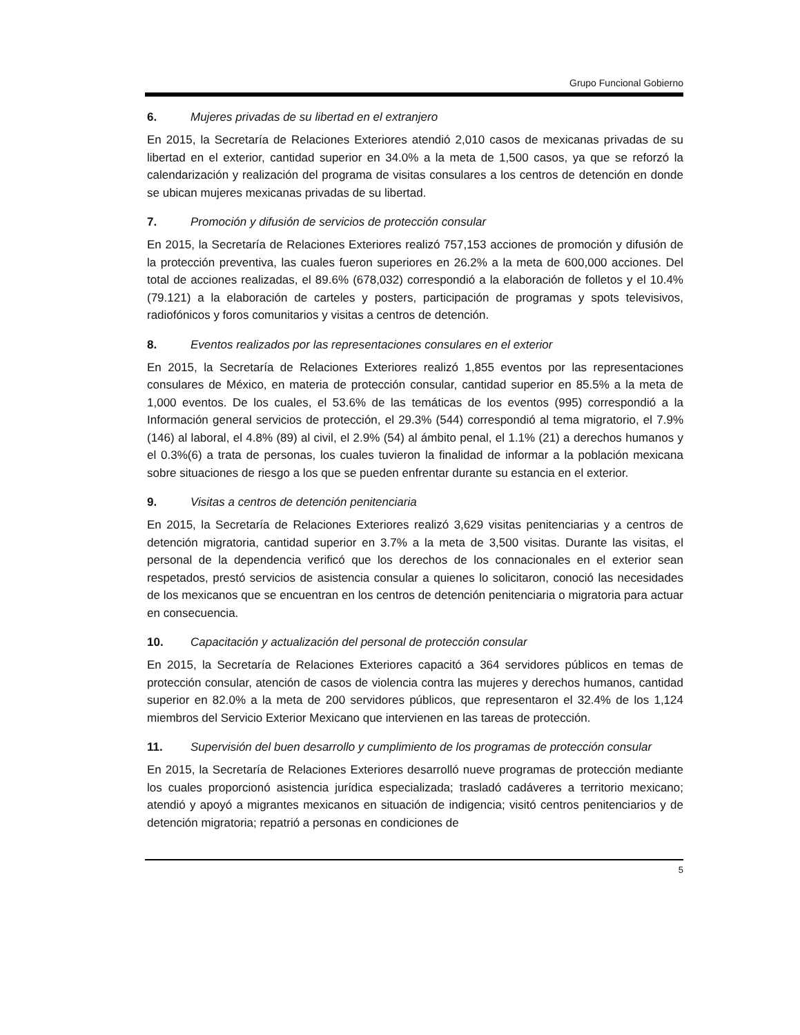Grupo Funcional Gobierno
6. Mujeres privadas de su libertad en el extranjero
En 2015, la Secretaría de Relaciones Exteriores atendió 2,010 casos de mexicanas privadas de su libertad en el exterior, cantidad superior en 34.0% a la meta de 1,500 casos, ya que se reforzó la calendarización y realización del programa de visitas consulares a los centros de detención en donde se ubican mujeres mexicanas privadas de su libertad.
7. Promoción y difusión de servicios de protección consular
En 2015, la Secretaría de Relaciones Exteriores realizó 757,153 acciones de promoción y difusión de la protección preventiva, las cuales fueron superiores en 26.2% a la meta de 600,000 acciones. Del total de acciones realizadas, el 89.6% (678,032) correspondió a la elaboración de folletos y el 10.4% (79.121) a la elaboración de carteles y posters, participación de programas y spots televisivos, radiofónicos y foros comunitarios y visitas a centros de detención.
8. Eventos realizados por las representaciones consulares en el exterior
En 2015, la Secretaría de Relaciones Exteriores realizó 1,855 eventos por las representaciones consulares de México, en materia de protección consular, cantidad superior en 85.5% a la meta de 1,000 eventos. De los cuales, el 53.6% de las temáticas de los eventos (995) correspondió a la Información general servicios de protección, el 29.3% (544) correspondió al tema migratorio, el 7.9% (146) al laboral, el 4.8% (89) al civil, el 2.9% (54) al ámbito penal, el 1.1% (21) a derechos humanos y el 0.3%(6) a trata de personas, los cuales tuvieron la finalidad de informar a la población mexicana sobre situaciones de riesgo a los que se pueden enfrentar durante su estancia en el exterior.
9. Visitas a centros de detención penitenciaria
En 2015, la Secretaría de Relaciones Exteriores realizó 3,629 visitas penitenciarias y a centros de detención migratoria, cantidad superior en 3.7% a la meta de 3,500 visitas. Durante las visitas, el personal de la dependencia verificó que los derechos de los connacionales en el exterior sean respetados, prestó servicios de asistencia consular a quienes lo solicitaron, conoció las necesidades de los mexicanos que se encuentran en los centros de detención penitenciaria o migratoria para actuar en consecuencia.
10. Capacitación y actualización del personal de protección consular
En 2015, la Secretaría de Relaciones Exteriores capacitó a 364 servidores públicos en temas de protección consular, atención de casos de violencia contra las mujeres y derechos humanos, cantidad superior en 82.0% a la meta de 200 servidores públicos, que representaron el 32.4% de los 1,124 miembros del Servicio Exterior Mexicano que intervienen en las tareas de protección.
11. Supervisión del buen desarrollo y cumplimiento de los programas de protección consular
En 2015, la Secretaría de Relaciones Exteriores desarrolló nueve programas de protección mediante los cuales proporcionó asistencia jurídica especializada; trasladó cadáveres a territorio mexicano; atendió y apoyó a migrantes mexicanos en situación de indigencia; visitó centros penitenciarios y de detención migratoria; repatrió a personas en condiciones de
5